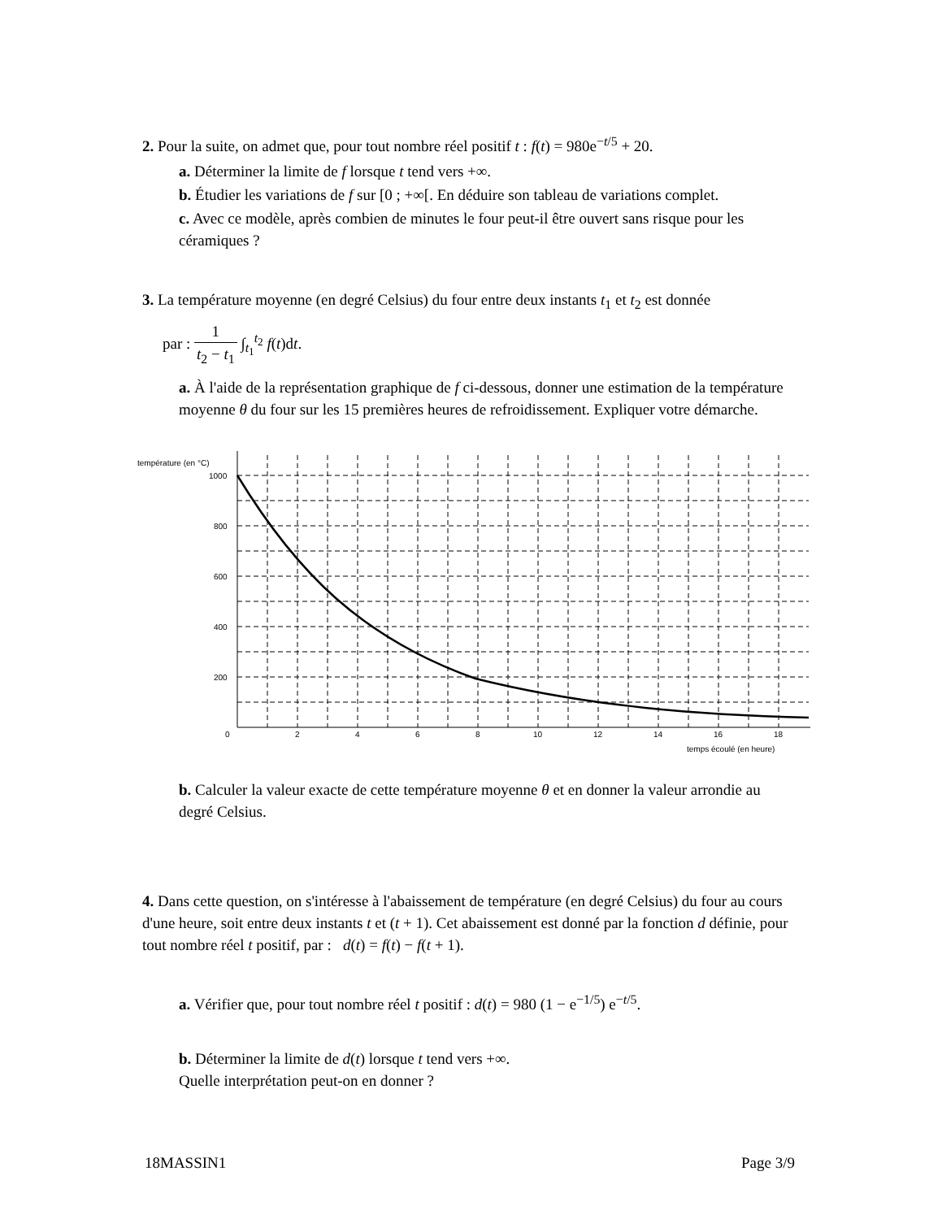2. Pour la suite, on admet que, pour tout nombre réel positif t : f(t) = 980e<sup>−t/5</sup> + 20.
a. Déterminer la limite de f lorsque t tend vers +∞.
b. Étudier les variations de f sur [0 ; +∞[. En déduire son tableau de variations complet.
c. Avec ce modèle, après combien de minutes le four peut-il être ouvert sans risque pour les céramiques ?
3. La température moyenne (en degré Celsius) du four entre deux instants t<sub>1</sub> et t<sub>2</sub> est donnée
par : 1 t<sub>2</sub> − t<sub>1</sub> ∫<sub>t<sub>1</sub></sub><sup>t<sub>2</sub></sup> f(t)dt.
a. À l'aide de la représentation graphique de f ci-dessous, donner une estimation de la température moyenne θ du four sur les 15 premières heures de refroidissement. Expliquer votre démarche.
température (en °C)
1000
800
600
400
200
0
2
4
6
8
10
12
14
16
18
temps écoulé (en heure)
b. Calculer la valeur exacte de cette température moyenne θ et en donner la valeur arrondie au degré Celsius.
4. Dans cette question, on s'intéresse à l'abaissement de température (en degré Celsius) du four au cours d'une heure, soit entre deux instants t et (t + 1). Cet abaissement est donné par la fonction d définie, pour tout nombre réel t positif, par : d(t) = f(t) − f(t + 1).
a. Vérifier que, pour tout nombre réel t positif : d(t) = 980 (1 − e<sup>−1/5</sup>) e<sup>−t/5</sup>.
b. Déterminer la limite de d(t) lorsque t tend vers +∞.
Quelle interprétation peut-on en donner ?
18MASSIN1 Page 3/9